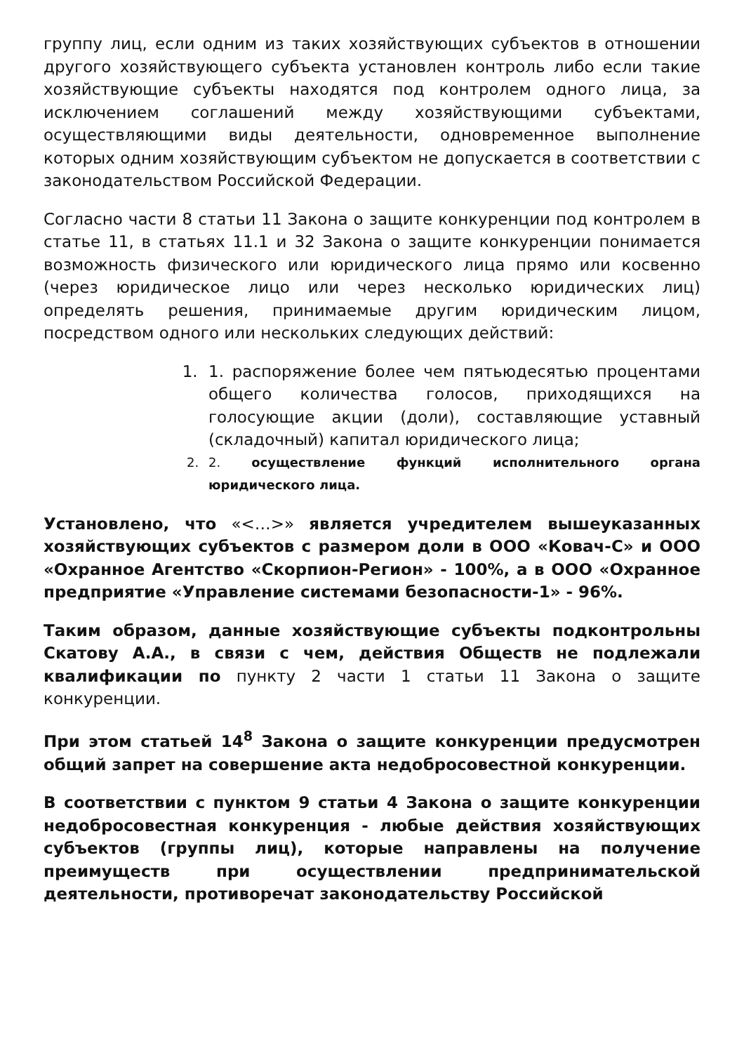группу лиц, если одним из таких хозяйствующих субъектов в отношении другого хозяйствующего субъекта установлен контроль либо если такие хозяйствующие субъекты находятся под контролем одного лица, за исключением соглашений между хозяйствующими субъектами, осуществляющими виды деятельности, одновременное выполнение которых одним хозяйствующим субъектом не допускается в соответствии с законодательством Российской Федерации.
Согласно части 8 статьи 11 Закона о защите конкуренции под контролем в статье 11, в статьях 11.1 и 32 Закона о защите конкуренции понимается возможность физического или юридического лица прямо или косвенно (через юридическое лицо или через несколько юридических лиц) определять решения, принимаемые другим юридическим лицом, посредством одного или нескольких следующих действий:
1. 1. распоряжение более чем пятьюдесятью процентами общего количества голосов, приходящихся на голосующие акции (доли), составляющие уставный (складочный) капитал юридического лица;
2. 2. осуществление функций исполнительного органа юридического лица.
Установлено, что «<…>» является учредителем вышеуказанных хозяйствующих субъектов с размером доли в ООО «Ковач-С» и ООО «Охранное Агентство «Скорпион-Регион» - 100%, а в ООО «Охранное предприятие «Управление системами безопасности-1» - 96%.
Таким образом, данные хозяйствующие субъекты подконтрольны Скатову А.А., в связи с чем, действия Обществ не подлежали квалификации по пункту 2 части 1 статьи 11 Закона о защите конкуренции.
При этом статьей 14<sup>8</sup> Закона о защите конкуренции предусмотрен общий запрет на совершение акта недобросовестной конкуренции.
В соответствии с пунктом 9 статьи 4 Закона о защите конкуренции недобросовестная конкуренция - любые действия хозяйствующих субъектов (группы лиц), которые направлены на получение преимуществ при осуществлении предпринимательской деятельности, противоречат законодательству Российской